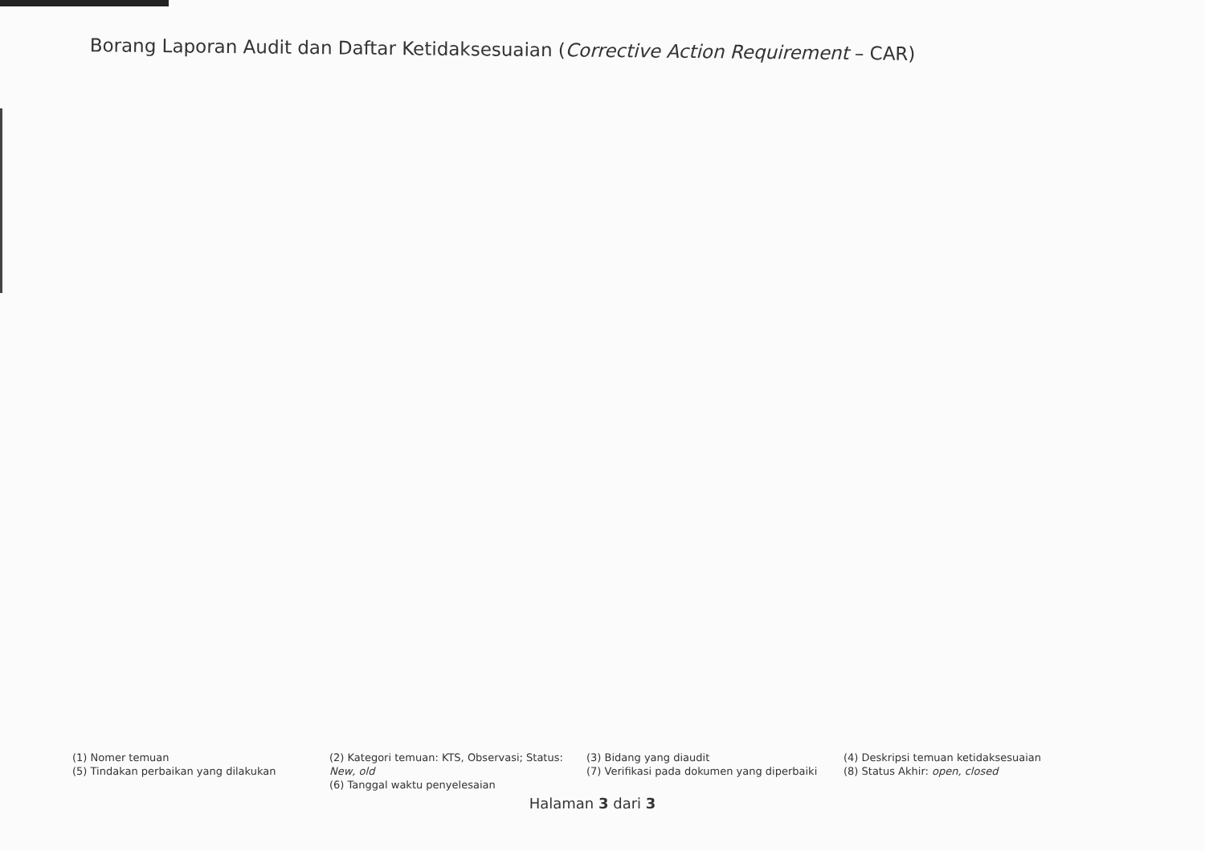Borang Laporan Audit dan Daftar Ketidaksesuaian (Corrective Action Requirement – CAR)
(1) Nomer temuan
(5) Tindakan perbaikan yang dilakukan
(2) Kategori temuan: KTS, Observasi; Status: New, old
(6) Tanggal waktu penyelesaian
(3) Bidang yang diaudit
(7) Verifikasi pada dokumen yang diperbaiki
(4) Deskripsi temuan ketidaksesuaian
(8) Status Akhir: open, closed
Halaman 3 dari 3